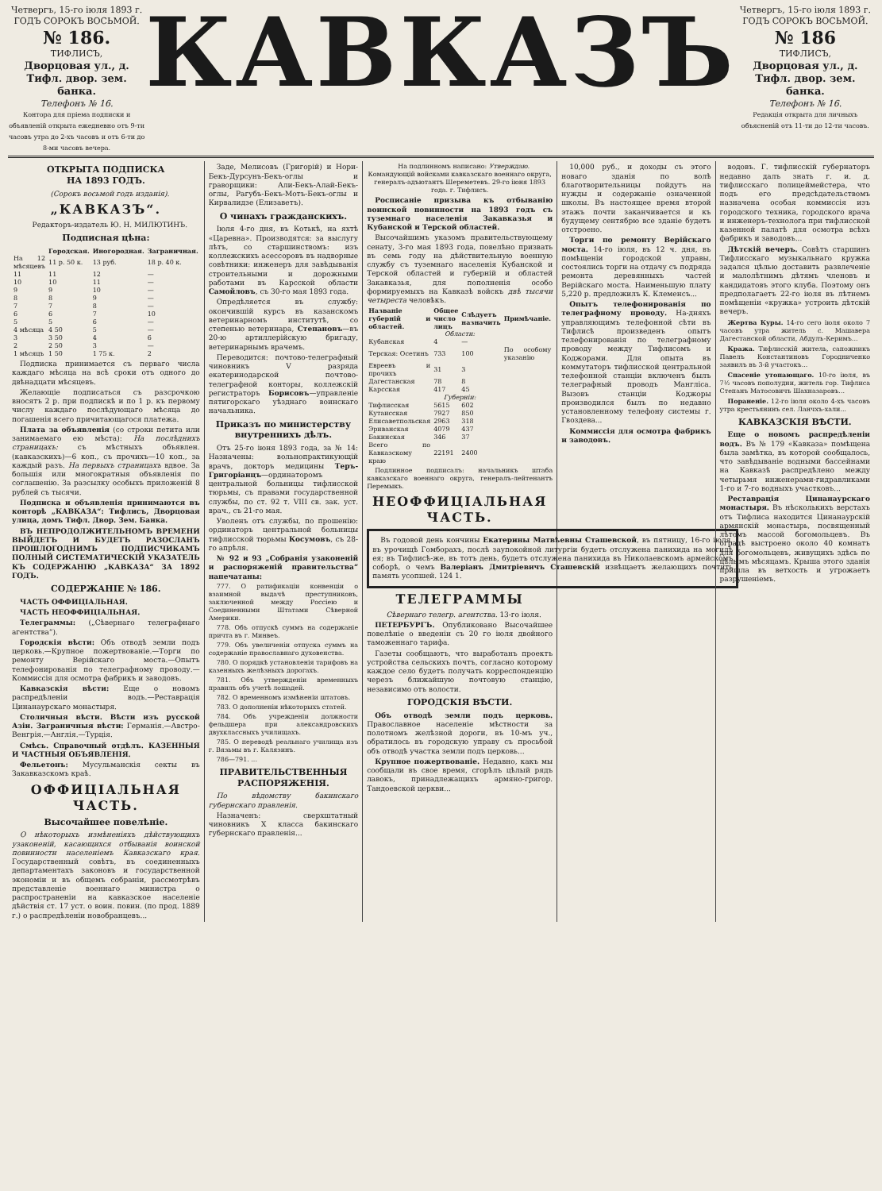Четвергъ, 15-го іюля 1893 г.
ГОДЪ СОРОКЪ ВОСЬМОЙ.
№ 186.
ТИФЛИСЪ,
Дворцовая ул., д. Тифл. двор. зем. банка.
Телефонъ № 16.
Контора для пріема подписки и объявленій открыта ежедневно отъ 9-ти часовъ утра до 2-хъ часовъ и отъ 6-ти до 8-ми часовъ вечера.
КАВКАЗЪ
Четвергъ, 15-го іюля 1893 г.
ГОДЪ СОРОКЪ ВОСЬМОЙ.
№ 186
ТИФЛИСЪ,
Дворцовая ул., д. Тифл. двор. зем. банка.
Телефонъ № 16.
Редакція открыта для личныхъ объясненій отъ 11-ти до 12-ти часовъ.
ОТКРЫТА ПОДПИСКА
НА 1893 ГОДЪ.
(Сорокъ восьмой годъ изданія).
„КАВКАЗЪ“.
Редакторъ-издатель Ю. Н. МИЛЮТИНЪ.
Подписная цѣна:
| | Городская. | Иногородная. | Заграничная. |
| --- | --- | --- | --- |
| На 12 мѣсяцевъ | 11 р. 50 к. | 13 руб. | 18 р. 40 к. |
| 11 | 11 | 12 | — |
| 10 | 10 | 11 | — |
| 9 | 9 | 10 | — |
| 8 | 8 | 9 | — |
| 7 | 7 | 8 | — |
| 6 | 6 | 7 | 10 |
| 5 | 5 | 6 | — |
| 4 мѣсяца | 4 50 | 5 | — |
| 3 | 3 50 | 4 | 6 |
| 2 | 2 50 | 3 | — |
| 1 мѣсяцъ | 1 50 | 1 75 к. | 2 |
Подписка принимается съ перваго числа каждаго мѣсяца на всѣ сроки отъ одного до двѣнадцати мѣсяцевъ.
Желающіе подписаться съ разсрочкою вносятъ 2 р. при подпискѣ и по 1 р. къ первому числу каждаго послѣдующаго мѣсяца до погашенія всего причитающагося платежа.
Плата за объявленія (со строки петита или занимаемаго ею мѣста): На послѣднихъ страницахъ: съ мѣстныхъ объявлен. (кавказскихъ)—6 коп., съ прочихъ—10 коп., за каждый разъ. На первыхъ страницахъ вдвое. За большія или многократныя объявленія по соглашенію. За разсылку особыхъ приложеній 8 рублей съ тысячи.
Подписка и объявленія принимаются въ конторѣ „КАВКАЗА“: Тифлисъ, Дворцовая улица, домъ Тифл. Двор. Зем. Банка.
ВЪ НЕПРОДОЛЖИТЕЛЬНОМЪ ВРЕМЕНИ ВЫЙДЕТЪ И БУДЕТЪ РАЗОСЛАНЪ ПРОШЛОГОДНИМЪ ПОДПИСЧИКАМЪ ПОЛНЫЙ СИСТЕМАТИЧЕСКІЙ УКАЗАТЕЛЬ КЪ СОДЕРЖАНІЮ „КАВКАЗА“ ЗА 1892 ГОДЪ.
СОДЕРЖАНІЕ № 186.
ЧАСТЬ ОФФИЦІАЛЬНАЯ.
ЧАСТЬ НЕОФФИЦІАЛЬНАЯ.
Телеграммы: („Сѣвернаго телеграфнаго агентства“).
Городскія вѣсти: Объ отводѣ земли подъ церковь.—Крупное пожертвованіе.—Торги по ремонту Верійскаго моста.—Опытъ телефонированія по телеграфному проводу.—Коммиссія для осмотра фабрикъ и заводовъ.
Кавказскія вѣсти: Еще о новомъ распредѣленіи водъ.—Реставрація Цинанаурскаго монастыря.
Столичныя вѣсти. Вѣсти изъ русской Азіи. Заграничныя вѣсти: Германія.—Австро-Венгрія.—Англія.—Турція.
Смѣсь. Справочный отдѣлъ. КАЗЕННЫЯ И ЧАСТНЫЯ ОБЪЯВЛЕНІЯ.
Фельетонъ: Мусульманскія секты въ Закавказскомъ краѣ.
ОФФИЦІАЛЬНАЯ ЧАСТЬ.
Высочайшее повелѣніе.
О нѣкоторыхъ измѣненіяхъ дѣйствующихъ узаконеній, касающихся отбыванія воинской повинности населеніемъ Кавказскаго края. Государственный совѣтъ, въ соединенныхъ департаментахъ законовъ и государственной экономіи и въ общемъ собраніи, рассмотрѣвъ представленіе военнаго министра о распространеніи на кавказское населеніе дѣйствія ст. 17 уст. о воин. повин. (по прод. 1889 г.) о распредѣленіи новобранцевъ...
Заде, Мелисовъ (Григорій) и Нори-Бекъ-Дурсунъ-Бекъ-оглы и граворщики: Али-Бекъ-Алай-Бекъ-оглы, Рагубъ-Бекъ-Мотъ-Бекъ-оглы и Кирвалидзе (Елизаветъ).
О чинахъ гражданскихъ.
Іюля 4-го дня, въ Котькѣ, на яхтѣ «Царевна». Производятся: за выслугу лѣтъ, со старшинствомъ: изъ коллежскихъ асессоровъ въ надворные совѣтники: инженеръ для завѣдыванія строительными и дорожными работами въ Карсской области Самойловъ, съ 30-го мая 1893 года.
Опредѣляется въ службу: окончившій курсъ въ казанскомъ ветеринарномъ институтѣ, со степенью ветеринара, Степановъ—въ 20-ю артиллерійскую бригаду, ветеринарнымъ врачемъ.
Переводится: почтово-телеграфный чиновникъ V разряда екатеринодарской почтово-телеграфной конторы, коллежскій регистраторъ Борисовъ—управленіе пятигорскаго уѣзднаго воинскаго начальника.
Приказъ по министерству внутреннихъ дѣлъ.
Отъ 25-го іюня 1893 года, за № 14: Назначены: вольнопрактикующій врачъ, докторъ медицины Теръ-Григоріанцъ—ординаторомъ центральной больницы тифлисской тюрьмы, съ правами государственной службы, по ст. 92 т. VIII св. зак. уст. врач., съ 21-го мая.
Уволенъ отъ службы, по прошенію: ординаторъ центральной больницы тифлисской тюрьмы Косумовъ, съ 28-го апрѣля.
№ 92 и 93 „Собранія узаконеній и распоряженій правительства“ напечатаны:
777. О ратификаціи конвенціи о взаимной выдачѣ преступниковъ, заключенной между Россіею и Соединенными Штатами Сѣверной Америки.
778. Объ отпускѣ суммъ на содержаніе причта въ г. Минвеъ.
779. Объ увеличеніи отпуска суммъ на содержаніе православнаго духовенства.
780. О порядкѣ установленія тарифовъ на казенныхъ желѣзныхъ дорогахъ.
781. Объ утвержденіи временныхъ правилъ объ учетѣ лошадей.
782. О временномъ измѣненіи штатовъ.
783. О дополненіи нѣкоторыхъ статей.
784. Объ учрежденіи должности фельдшера при александровскихъ двухклассныхъ училищахъ.
785. О переводѣ реальнаго училища изъ г. Вязьмы въ г. Калязинъ.
786—791. ...
ПРАВИТЕЛЬСТВЕННЫЯ РАСПОРЯЖЕНІЯ.
По вѣдомству бакинскаго губернскаго правленія.
Назначенъ: сверхштатный чиновникъ X класса бакинскаго губернскаго правленія...
На подлинномъ написано: Утверждаю. Командующій войсками кавказскаго военнаго округа, генералъ-адъютантъ Шереметевъ. 29-го іюня 1893 года. г. Тифлисъ.
Росписаніе призыва къ отбыванію воинской повинности на 1893 годъ съ туземнаго населенія Закавказья и Кубанской и Терской областей.
Высочайшимъ указомъ правительствующему сенату, 3-го мая 1893 года, повелѣно призвать въ семь году на дѣйствительную военную службу съ туземнаго населенія Кубанской и Терской областей и губерній и областей Закавказья, для пополненія особо формируемыхъ на Кавказѣ войскъ двѣ тысячи четыреста человѣкъ.
| Названіе губерній и областей. | Общее число лицъ | Слѣдуетъ назначить | Примѣчаніе. |
| --- | --- | --- | --- |
| Области: | | | |
| Кубанская | 4 | — | |
| Терская: Осетинъ | 733 | 100 | По особому указанію |
| Евреевъ и прочихъ | 31 | 3 | |
| Дагестанская | 78 | 8 | |
| Карсская | 417 | 45 | |
| Губерніи: | | | |
| Тифлисская | 5615 | 602 | |
| Кутаисская | 7927 | 850 | |
| Елисаветпольская | 2963 | 318 | |
| Эриванская | 4079 | 437 | |
| Бакинская | 346 | 37 | |
| Всего по Кавказскому краю | 22191 | 2400 | |
Подлинное подписалъ: начальникъ штаба кавказскаго военнаго округа, генералъ-лейтенантъ Перемыкъ.
НЕОФФИЦІАЛЬНАЯ ЧАСТЬ.
Въ годовой день кончины Екатерины Матвѣевны Сташевской, въ пятницу, 16-го іюля, въ урочищѣ Гомборахъ, послѣ заупокойной литургіи будетъ отслужена панихида на могилѣ ея; въ Тифлисѣ-же, въ тотъ день, будетъ отслужена панихида въ Николаевскомъ армейскомъ соборѣ, о чемъ Валеріанъ Дмитріевичъ Сташевскій извѣщаетъ желающихъ почтить память усопшей. 124 1.
ТЕЛЕГРАММЫ
Сѣвернаго телегр. агентства. 13-го іюля.
ПЕТЕРБУРГЪ. Опубликовано Высочайшее повелѣніе о введеніи съ 20 го іюля двойного таможеннаго тарифа.
Газеты сообщаютъ, что выработанъ проектъ устройства сельскихъ почтъ, согласно которому каждое село будетъ получать корреспонденцію черезъ ближайшую почтовую станцію, независимо отъ волости.
ГОРОДСКІЯ ВѢСТИ.
Объ отводѣ земли подъ церковь. Православное населеніе мѣстности за полотномъ желѣзной дороги, въ 10-мъ уч., обратилось въ городскую управу съ просьбой объ отводѣ участка земли подъ церковь...
Крупное пожертвованіе. Недавно, какъ мы сообщали въ свое время, сгорѣлъ цѣлый рядъ лавокъ, принадлежащихъ армяно-григор. Тандоевской церкви...
10,000 руб., и доходы съ этого новаго зданія по волѣ благотворительницы пойдутъ на нужды и содержаніе означенной школы. Въ настоящее время второй этажъ почти заканчивается и къ будущему сентябрю все зданіе будетъ отстроено.
Торги по ремонту Верійскаго моста. 14-го іюля, въ 12 ч. дня, въ помѣщеніи городской управы, состоялись торги на отдачу съ подряда ремонта деревянныхъ частей Верійскаго моста. Наименьшую плату 5,220 р. предложилъ К. Клеменсъ...
Опытъ телефонированія по телеграфному проводу. На-дняхъ управляющимъ телефонной сѣти въ Тифлисѣ произведенъ опытъ телефонированія по телеграфному проводу между Тифлисомъ и Коджорами. Для опыта въ коммутаторъ тифлисской центральной телефонной станціи включенъ былъ телеграфный проводъ Мангліса. Вызовъ станціи Коджоры производился былъ по недавно установленному телефону системы г. Гвоздева...
Коммиссія для осмотра фабрикъ и заводовъ.
водовъ. Г. тифлисскій губернаторъ недавно далъ знать г. и. д. тифлисскаго полицеймейстера, что подъ его предсѣдательствомъ назначена особая коммиссія изъ городского техника, городского врача и инженеръ-технолога при тифлисской казенной палатѣ для осмотра всѣхъ фабрикъ и заводовъ...
Дѣтскій вечеръ. Совѣтъ старшинъ Тифлисскаго музыкальнаго кружка задался цѣлью доставить развлеченіе и малолѣтнимъ дѣтямъ членовъ и кандидатовъ этого клуба. Поэтому онъ предполагаетъ 22-го іюля въ лѣтнемъ помѣщеніи «кружка» устроить дѣтскій вечеръ.
Жертва Куры. 14-го сего іюля около 7 часовъ утра житель с. Машавера Дагестанской области, Абдулъ-Керимъ...
Кража. Тифлисскій житель, сапожникъ Павелъ Константиновъ Городниченко заявилъ въ 3-й участокъ...
Спасеніе утопающаго. 10-го іюля, въ 7½ часовъ пополудни, житель гор. Тифлиса Степанъ Матосовичъ Шахназаровъ...
Пораненіе. 12-го іюля около 4-хъ часовъ утра крестьянинъ сел. Ланчхъ-хали...
КАВКАЗСКІЯ ВѢСТИ.
Еще о новомъ распредѣленіи водъ. Въ № 179 «Кавказа» помѣщена была замѣтка, въ которой сообщалось, что завѣдываніе водными бассейнами на Кавказѣ распредѣлено между четырьмя инженерами-гидравликами 1-го и 7-го водныхъ участковъ...
Реставрація Цинанаурскаго монастыря. Въ нѣсколькихъ верстахъ отъ Тифлиса находится Цинанаурскій армянскій монастырь, посвященный лѣтомъ массой богомольцевъ. Въ оградѣ выстроено около 40 комнатъ для богомольцевъ, живущихъ здѣсь по цѣлымъ мѣсяцамъ. Крыша этого зданія пришла въ ветхость и угрожаетъ разрушеніемъ.